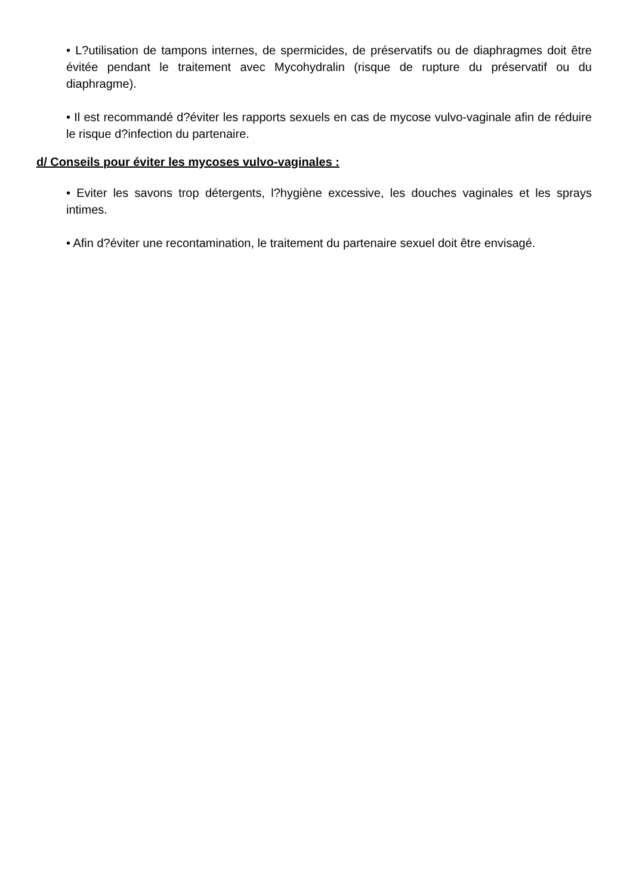• L?utilisation de tampons internes, de spermicides, de préservatifs ou de diaphragmes doit être évitée pendant le traitement avec Mycohydralin (risque de rupture du préservatif ou du diaphragme).
• Il est recommandé d?éviter les rapports sexuels en cas de mycose vulvo-vaginale afin de réduire le risque d?infection du partenaire.
d/ Conseils pour éviter les mycoses vulvo-vaginales :
• Eviter les savons trop détergents, l?hygiène excessive, les douches vaginales et les sprays intimes.
• Afin d?éviter une recontamination, le traitement du partenaire sexuel doit être envisagé.